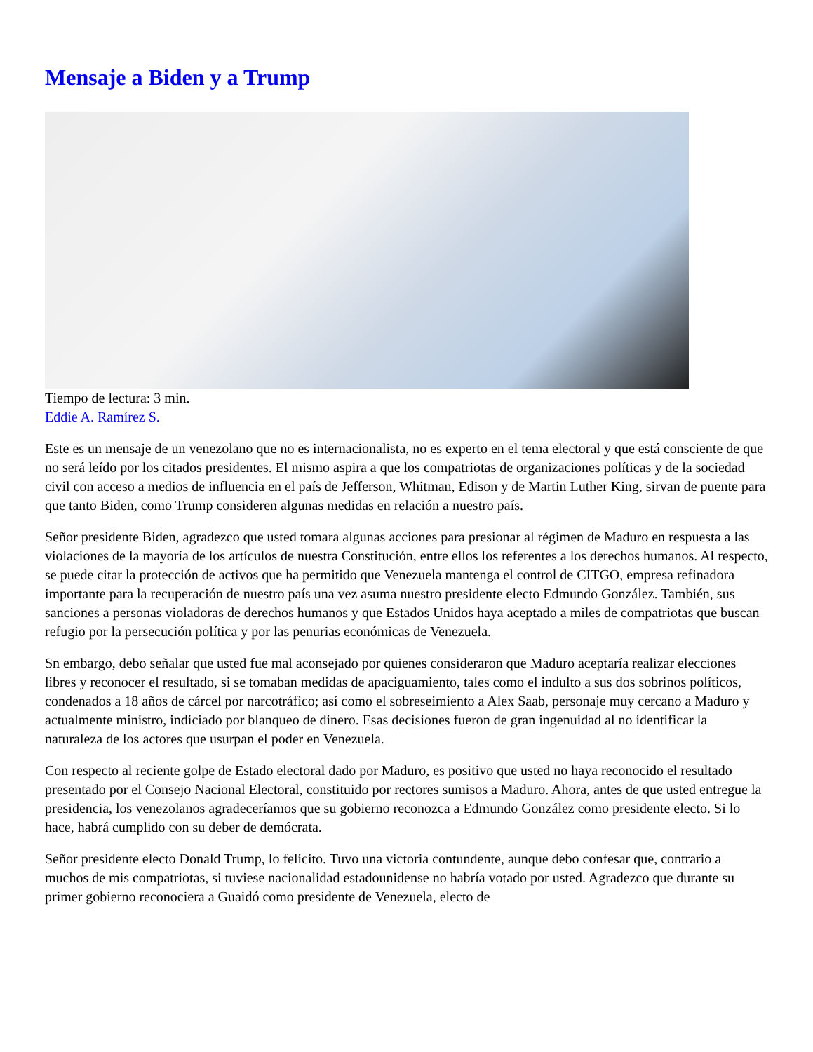Mensaje a Biden y a Trump
Tiempo de lectura: 3 min.
Eddie A. Ramírez S.
Este es un mensaje de un venezolano que no es internacionalista, no es experto en el tema electoral y que está consciente de que no será leído por los citados presidentes. El mismo aspira a que los compatriotas de organizaciones políticas y de la sociedad civil con acceso a medios de influencia en el país de Jefferson, Whitman, Edison y de Martin Luther King, sirvan de puente para que tanto Biden, como Trump consideren algunas medidas en relación a nuestro país.
Señor presidente Biden, agradezco que usted tomara algunas acciones para presionar al régimen de Maduro en respuesta a las violaciones de la mayoría de los artículos de nuestra Constitución, entre ellos los referentes a los derechos humanos. Al respecto, se puede citar la protección de activos que ha permitido que Venezuela mantenga el control de CITGO, empresa refinadora importante para la recuperación de nuestro país una vez asuma nuestro presidente electo Edmundo González. También, sus sanciones a personas violadoras de derechos humanos y que Estados Unidos haya aceptado a miles de compatriotas que buscan refugio por la persecución política y por las penurias económicas de Venezuela.
Sn embargo, debo señalar que usted fue mal aconsejado por quienes consideraron que Maduro aceptaría realizar elecciones libres y reconocer el resultado, si se tomaban medidas de apaciguamiento, tales como el indulto a sus dos sobrinos políticos, condenados a 18 años de cárcel por narcotráfico; así como el sobreseimiento a Alex Saab, personaje muy cercano a Maduro y actualmente ministro, indiciado por blanqueo de dinero. Esas decisiones fueron de gran ingenuidad al no identificar la naturaleza de los actores que usurpan el poder en Venezuela.
Con respecto al reciente golpe de Estado electoral dado por Maduro, es positivo que usted no haya reconocido el resultado presentado por el Consejo Nacional Electoral, constituido por rectores sumisos a Maduro. Ahora, antes de que usted entregue la presidencia, los venezolanos agradeceríamos que su gobierno reconozca a Edmundo González como presidente electo. Si lo hace, habrá cumplido con su deber de demócrata.
Señor presidente electo Donald Trump, lo felicito. Tuvo una victoria contundente, aunque debo confesar que, contrario a muchos de mis compatriotas, si tuviese nacionalidad estadounidense no habría votado por usted. Agradezco que durante su primer gobierno reconociera a Guaidó como presidente de Venezuela, electo de